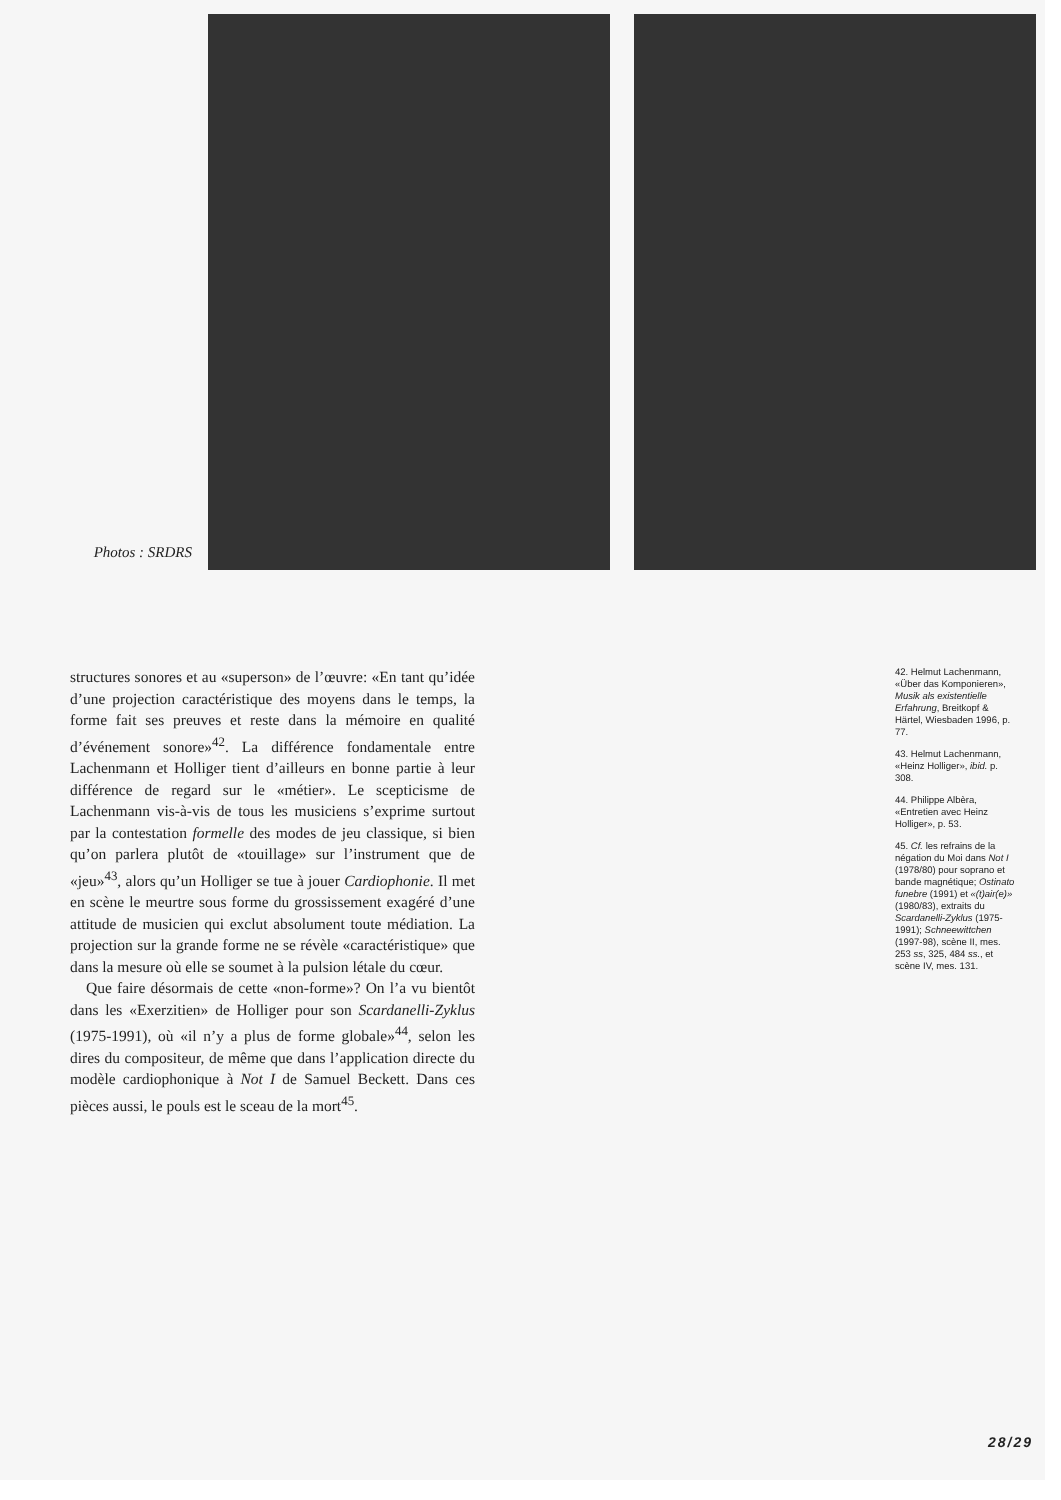Photos : SRDRS
structures sonores et au «superson» de l’œuvre: «En tant qu’idée d’une projection caractéristique des moyens dans le temps, la forme fait ses preuves et reste dans la mémoire en qualité d’événement sonore»<sup>42</sup>. La différence fondamentale entre Lachenmann et Holliger tient d’ailleurs en bonne partie à leur différence de regard sur le «métier». Le scepticisme de Lachenmann vis-à-vis de tous les musiciens s’exprime surtout par la contestation formelle des modes de jeu classique, si bien qu’on parlera plutôt de «touillage» sur l’instrument que de «jeu»<sup>43</sup>, alors qu’un Holliger se tue à jouer Cardiophonie. Il met en scène le meurtre sous forme du grossissement exagéré d’une attitude de musicien qui exclut absolument toute médiation. La projection sur la grande forme ne se révèle «caractéristique» que dans la mesure où elle se soumet à la pulsion létale du cœur.
Que faire désormais de cette «non-forme»? On l’a vu bientôt dans les «Exerzitien» de Holliger pour son Scardanelli-Zyklus (1975-1991), où «il n’y a plus de forme globale»<sup>44</sup>, selon les dires du compositeur, de même que dans l’application directe du modèle cardiophonique à Not I de Samuel Beckett. Dans ces pièces aussi, le pouls est le sceau de la mort<sup>45</sup>.
42. Helmut Lachenmann, «Über das Komponieren», Musik als existentielle Erfahrung, Breitkopf & Härtel, Wiesbaden 1996, p. 77.
43. Helmut Lachenmann, «Heinz Holliger», ibid. p. 308.
44. Philippe Albèra, «Entretien avec Heinz Holliger», p. 53.
45. Cf. les refrains de la négation du Moi dans Not I (1978/80) pour soprano et bande magnétique; Ostinato funebre (1991) et «(t)air(e)» (1980/83), extraits du Scardanelli-Zyklus (1975-1991); Schneewittchen (1997-98), scène II, mes. 253 ss, 325, 484 ss., et scène IV, mes. 131.
28/29